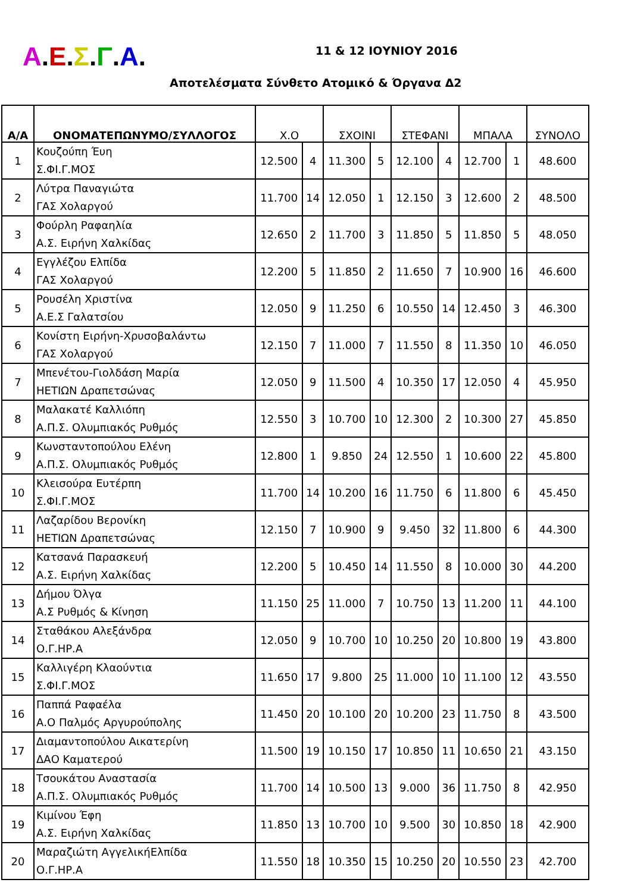Α.Ε.Σ.Γ.Α. 11 & 12 ΙΟΥΝΙΟΥ 2016
Αποτελέσματα Σύνθετο Ατομικό & Όργανα Δ2
| Α/Α | ΟΝΟΜΑΤΕΠΩΝΥΜΟ/ΣΥΛΛΟΓΟΣ | Χ.Ο | | ΣΧΟΙΝΙ | | ΣΤΕΦΑΝΙ | | ΜΠΑΛΑ | | ΣΥΝΟΛΟ |
| --- | --- | --- | --- | --- | --- | --- | --- | --- | --- | --- |
| 1 | Κουζούπη Έυη Σ.ΦΙ.Γ.ΜΟΣ | 12.500 | 4 | 11.300 | 5 | 12.100 | 4 | 12.700 | 1 | 48.600 |
| 2 | Λύτρα Παναγιώτα ΓΑΣ Χολαργού | 11.700 | 14 | 12.050 | 1 | 12.150 | 3 | 12.600 | 2 | 48.500 |
| 3 | Φούρλη Ραφαηλία Α.Σ. Ειρήνη Χαλκίδας | 12.650 | 2 | 11.700 | 3 | 11.850 | 5 | 11.850 | 5 | 48.050 |
| 4 | Εγγλέζου Ελπίδα ΓΑΣ Χολαργού | 12.200 | 5 | 11.850 | 2 | 11.650 | 7 | 10.900 | 16 | 46.600 |
| 5 | Ρουσέλη Χριστίνα Α.Ε.Σ Γαλατσίου | 12.050 | 9 | 11.250 | 6 | 10.550 | 14 | 12.450 | 3 | 46.300 |
| 6 | Κονίστη Ειρήνη-Χρυσοβαλάντω ΓΑΣ Χολαργού | 12.150 | 7 | 11.000 | 7 | 11.550 | 8 | 11.350 | 10 | 46.050 |
| 7 | Μπενέτου-Γιολδάση Μαρία ΗΕΤΙΩΝ Δραπετσώνας | 12.050 | 9 | 11.500 | 4 | 10.350 | 17 | 12.050 | 4 | 45.950 |
| 8 | Μαλακατέ Καλλιόπη Α.Π.Σ. Ολυμπιακός Ρυθμός | 12.550 | 3 | 10.700 | 10 | 12.300 | 2 | 10.300 | 27 | 45.850 |
| 9 | Κωνσταντοπούλου Ελένη Α.Π.Σ. Ολυμπιακός Ρυθμός | 12.800 | 1 | 9.850 | 24 | 12.550 | 1 | 10.600 | 22 | 45.800 |
| 10 | Κλεισούρα Ευτέρπη Σ.ΦΙ.Γ.ΜΟΣ | 11.700 | 14 | 10.200 | 16 | 11.750 | 6 | 11.800 | 6 | 45.450 |
| 11 | Λαζαρίδου Βερονίκη ΗΕΤΙΩΝ Δραπετσώνας | 12.150 | 7 | 10.900 | 9 | 9.450 | 32 | 11.800 | 6 | 44.300 |
| 12 | Κατσανά Παρασκευή Α.Σ. Ειρήνη Χαλκίδας | 12.200 | 5 | 10.450 | 14 | 11.550 | 8 | 10.000 | 30 | 44.200 |
| 13 | Δήμου Όλγα Α.Σ Ρυθμός & Κίνηση | 11.150 | 25 | 11.000 | 7 | 10.750 | 13 | 11.200 | 11 | 44.100 |
| 14 | Σταθάκου Αλεξάνδρα Ο.Γ.ΗΡ.Α | 12.050 | 9 | 10.700 | 10 | 10.250 | 20 | 10.800 | 19 | 43.800 |
| 15 | Καλλιγέρη Κλαούντια Σ.ΦΙ.Γ.ΜΟΣ | 11.650 | 17 | 9.800 | 25 | 11.000 | 10 | 11.100 | 12 | 43.550 |
| 16 | Παππά Ραφαέλα Α.Ο Παλμός Αργυρούπολης | 11.450 | 20 | 10.100 | 20 | 10.200 | 23 | 11.750 | 8 | 43.500 |
| 17 | Διαμαντοπούλου Αικατερίνη ΔΑΟ Καματερού | 11.500 | 19 | 10.150 | 17 | 10.850 | 11 | 10.650 | 21 | 43.150 |
| 18 | Τσουκάτου Αναστασία Α.Π.Σ. Ολυμπιακός Ρυθμός | 11.700 | 14 | 10.500 | 13 | 9.000 | 36 | 11.750 | 8 | 42.950 |
| 19 | Κιμίνου Έφη Α.Σ. Ειρήνη Χαλκίδας | 11.850 | 13 | 10.700 | 10 | 9.500 | 30 | 10.850 | 18 | 42.900 |
| 20 | Μαραζιώτη ΑγγελικήΕλπίδα Ο.Γ.ΗΡ.Α | 11.550 | 18 | 10.350 | 15 | 10.250 | 20 | 10.550 | 23 | 42.700 |